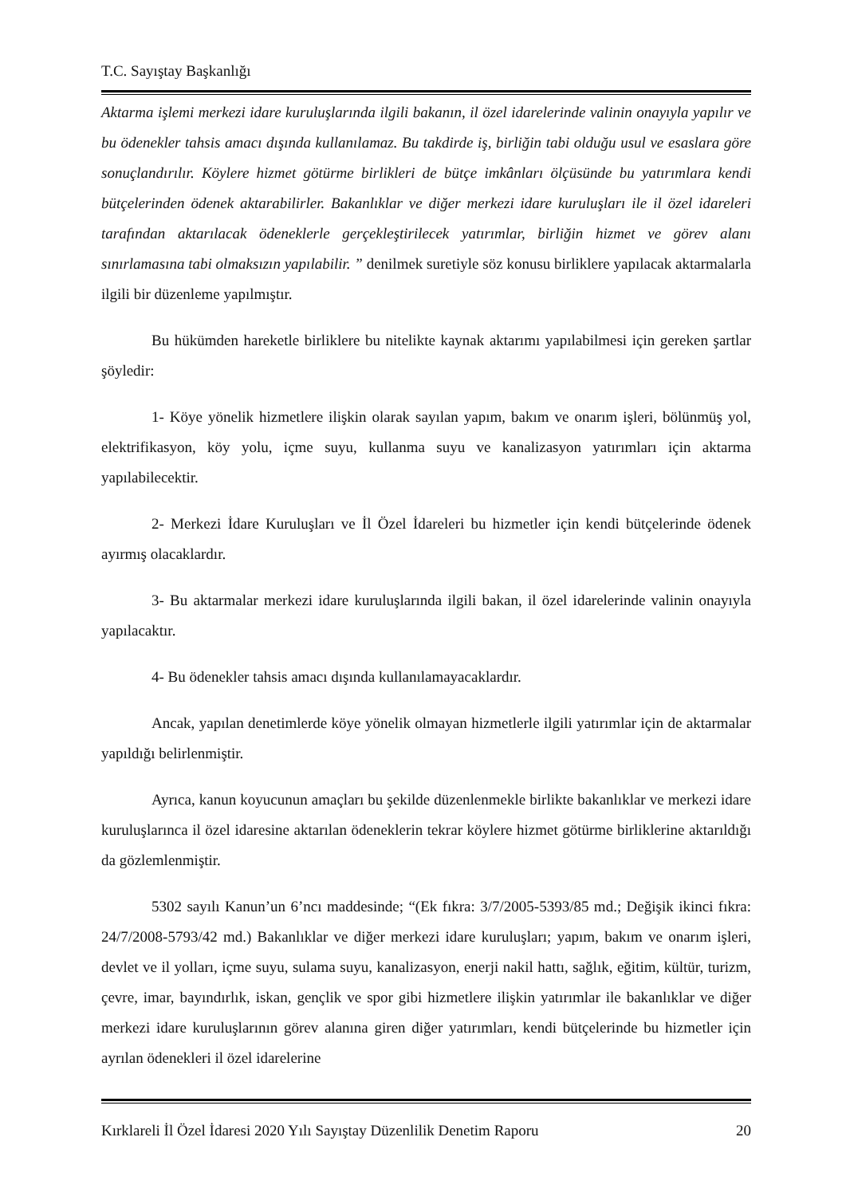T.C. Sayıştay Başkanlığı
Aktarma işlemi merkezi idare kuruluşlarında ilgili bakanın, il özel idarelerinde valinin onayıyla yapılır ve bu ödenekler tahsis amacı dışında kullanılamaz. Bu takdirde iş, birliğin tabi olduğu usul ve esaslara göre sonuçlandırılır. Köylere hizmet götürme birlikleri de bütçe imkânları ölçüsünde bu yatırımlara kendi bütçelerinden ödenek aktarabilirler. Bakanlıklar ve diğer merkezi idare kuruluşları ile il özel idareleri tarafından aktarılacak ödeneklerle gerçekleştirilecek yatırımlar, birliğin hizmet ve görev alanı sınırlamasına tabi olmaksızın yapılabilir. ” denilmek suretiyle söz konusu birliklere yapılacak aktarmalarla ilgili bir düzenleme yapılmıştır.
Bu hükümden hareketle birliklere bu nitelikte kaynak aktarımı yapılabilmesi için gereken şartlar şöyledir:
1- Köye yönelik hizmetlere ilişkin olarak sayılan yapım, bakım ve onarım işleri, bölünmüş yol, elektrifikasyon, köy yolu, içme suyu, kullanma suyu ve kanalizasyon yatırımları için aktarma yapılabilecektir.
2- Merkezi İdare Kuruluşları ve İl Özel İdareleri bu hizmetler için kendi bütçelerinde ödenek ayırmış olacaklardır.
3- Bu aktarmalar merkezi idare kuruluşlarında ilgili bakan, il özel idarelerinde valinin onayıyla yapılacaktır.
4- Bu ödenekler tahsis amacı dışında kullanılamayacaklardır.
Ancak, yapılan denetimlerde köye yönelik olmayan hizmetlerle ilgili yatırımlar için de aktarmalar yapıldığı belirlenmiştir.
Ayrıca, kanun koyucunun amaçları bu şekilde düzenlenmekle birlikte bakanlıklar ve merkezi idare kuruluşlarınca il özel idaresine aktarılan ödeneklerin tekrar köylere hizmet götürme birliklerine aktarıldığı da gözlemlenmiştir.
5302 sayılı Kanun’un 6’ncı maddesinde; “(Ek fıkra: 3/7/2005-5393/85 md.; Değişik ikinci fıkra: 24/7/2008-5793/42 md.) Bakanlıklar ve diğer merkezi idare kuruluşları; yapım, bakım ve onarım işleri, devlet ve il yolları, içme suyu, sulama suyu, kanalizasyon, enerji nakil hattı, sağlık, eğitim, kültür, turizm, çevre, imar, bayındırlık, iskan, gençlik ve spor gibi hizmetlere ilişkin yatırımlar ile bakanlıklar ve diğer merkezi idare kuruluşlarının görev alanına giren diğer yatırımları, kendi bütçelerinde bu hizmetler için ayrılan ödenekleri il özel idarelerine
Kırklareli İl Özel İdaresi 2020 Yılı Sayıştay Düzenlilik Denetim Raporu 20